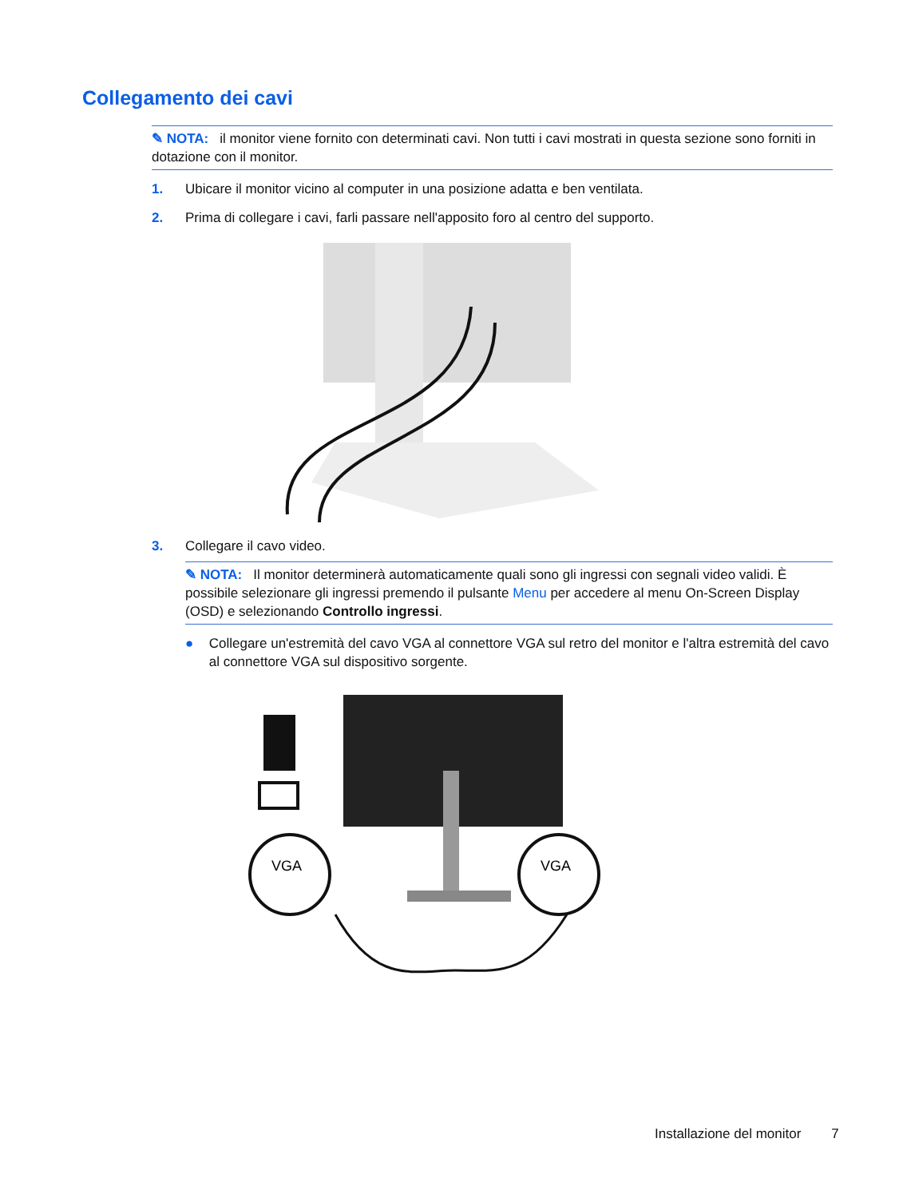Collegamento dei cavi
✎ NOTA: il monitor viene fornito con determinati cavi. Non tutti i cavi mostrati in questa sezione sono forniti in dotazione con il monitor.
1. Ubicare il monitor vicino al computer in una posizione adatta e ben ventilata.
2. Prima di collegare i cavi, farli passare nell'apposito foro al centro del supporto.
3. Collegare il cavo video.
✎ NOTA: Il monitor determinerà automaticamente quali sono gli ingressi con segnali video validi. È possibile selezionare gli ingressi premendo il pulsante Menu per accedere al menu On-Screen Display (OSD) e selezionando Controllo ingressi.
● Collegare un'estremità del cavo VGA al connettore VGA sul retro del monitor e l'altra estremità del cavo al connettore VGA sul dispositivo sorgente.
VGA
VGA
Installazione del monitor 7